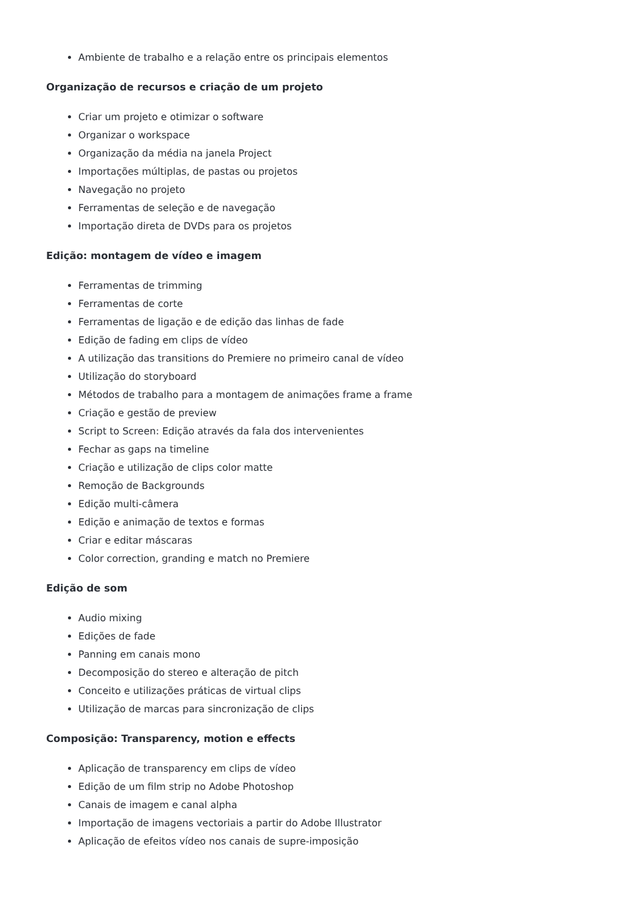Ambiente de trabalho e a relação entre os principais elementos
Organização de recursos e criação de um projeto
Criar um projeto e otimizar o software
Organizar o workspace
Organização da média na janela Project
Importações múltiplas, de pastas ou projetos
Navegação no projeto
Ferramentas de seleção e de navegação
Importação direta de DVDs para os projetos
Edição: montagem de vídeo e imagem
Ferramentas de trimming
Ferramentas de corte
Ferramentas de ligação e de edição das linhas de fade
Edição de fading em clips de vídeo
A utilização das transitions do Premiere no primeiro canal de vídeo
Utilização do storyboard
Métodos de trabalho para a montagem de animações frame a frame
Criação e gestão de preview
Script to Screen: Edição através da fala dos intervenientes
Fechar as gaps na timeline
Criação e utilização de clips color matte
Remoção de Backgrounds
Edição multi-câmera
Edição e animação de textos e formas
Criar e editar máscaras
Color correction, granding e match no Premiere
Edição de som
Audio mixing
Edições de fade
Panning em canais mono
Decomposição do stereo e alteração de pitch
Conceito e utilizações práticas de virtual clips
Utilização de marcas para sincronização de clips
Composição: Transparency, motion e effects
Aplicação de transparency em clips de vídeo
Edição de um film strip no Adobe Photoshop
Canais de imagem e canal alpha
Importação de imagens vectoriais a partir do Adobe Illustrator
Aplicação de efeitos vídeo nos canais de supre-imposição